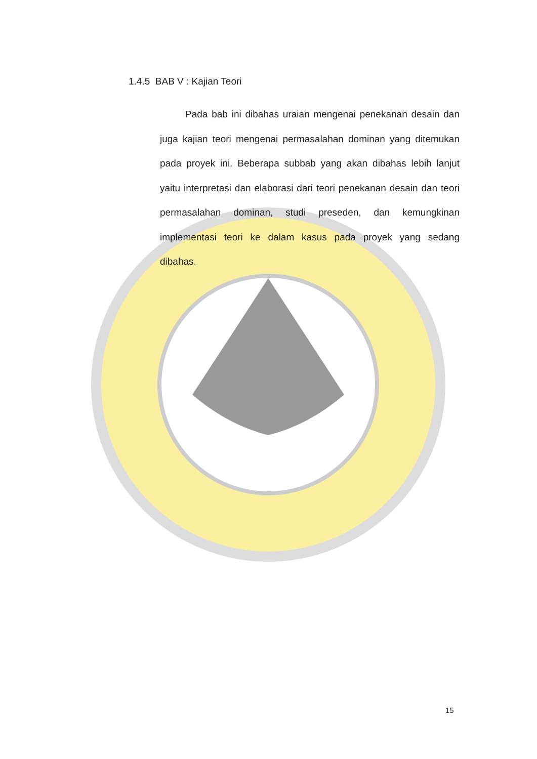1.4.5 BAB V : Kajian Teori
Pada bab ini dibahas uraian mengenai penekanan desain dan juga kajian teori mengenai permasalahan dominan yang ditemukan pada proyek ini. Beberapa subbab yang akan dibahas lebih lanjut yaitu interpretasi dan elaborasi dari teori penekanan desain dan teori permasalahan dominan, studi preseden, dan kemungkinan implementasi teori ke dalam kasus pada proyek yang sedang dibahas.
15